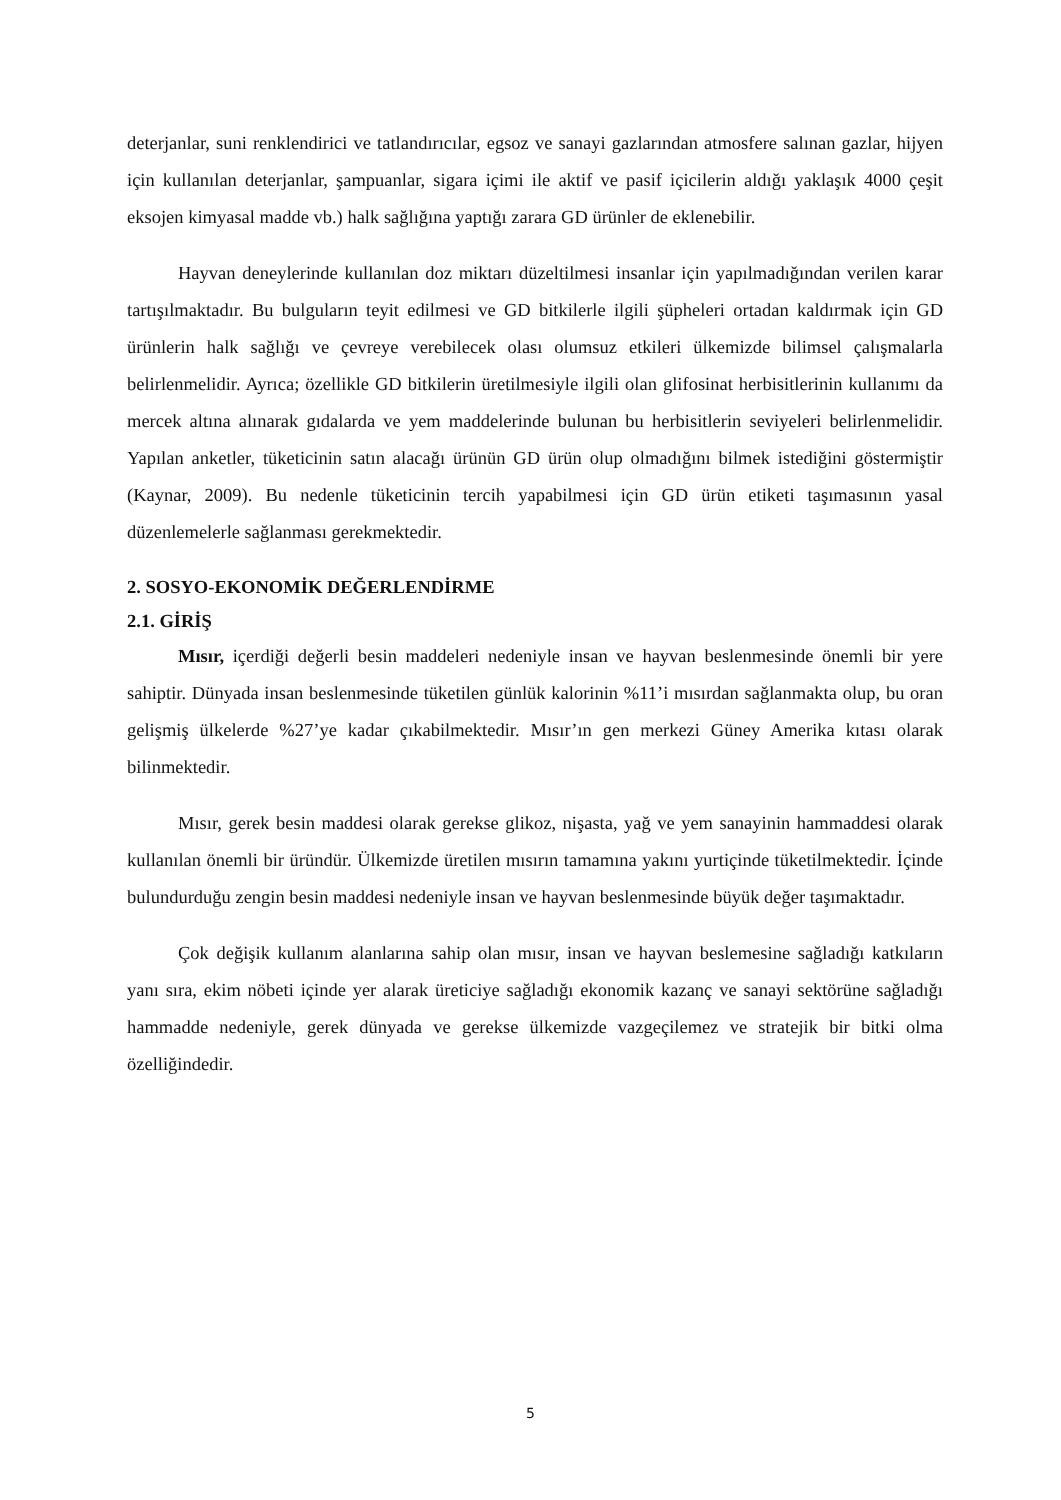deterjanlar, suni renklendirici ve tatlandırıcılar, egsoz ve sanayi gazlarından atmosfere salınan gazlar, hijyen için kullanılan deterjanlar, şampuanlar, sigara içimi ile aktif ve pasif içicilerin aldığı yaklaşık 4000 çeşit eksojen kimyasal madde vb.) halk sağlığına yaptığı zarara GD ürünler de eklenebilir.
Hayvan deneylerinde kullanılan doz miktarı düzeltilmesi insanlar için yapılmadığından verilen karar tartışılmaktadır. Bu bulguların teyit edilmesi ve GD bitkilerle ilgili şüpheleri ortadan kaldırmak için GD ürünlerin halk sağlığı ve çevreye verebilecek olası olumsuz etkileri ülkemizde bilimsel çalışmalarla belirlenmelidir. Ayrıca; özellikle GD bitkilerin üretilmesiyle ilgili olan glifosinat herbisitlerinin kullanımı da mercek altına alınarak gıdalarda ve yem maddelerinde bulunan bu herbisitlerin seviyeleri belirlenmelidir. Yapılan anketler, tüketicinin satın alacağı ürünün GD ürün olup olmadığını bilmek istediğini göstermiştir (Kaynar, 2009). Bu nedenle tüketicinin tercih yapabilmesi için GD ürün etiketi taşımasının yasal düzenlemelerle sağlanması gerekmektedir.
2. SOSYO-EKONOMİK DEĞERLENDİRME
2.1. GİRİŞ
Mısır, içerdiği değerli besin maddeleri nedeniyle insan ve hayvan beslenmesinde önemli bir yere sahiptir. Dünyada insan beslenmesinde tüketilen günlük kalorinin %11’i mısırdan sağlanmakta olup, bu oran gelişmiş ülkelerde %27’ye kadar çıkabilmektedir. Mısır’ın gen merkezi Güney Amerika kıtası olarak bilinmektedir.
Mısır, gerek besin maddesi olarak gerekse glikoz, nişasta, yağ ve yem sanayinin hammaddesi olarak kullanılan önemli bir üründür. Ülkemizde üretilen mısırın tamamına yakını yurtiçinde tüketilmektedir. İçinde bulundurduğu zengin besin maddesi nedeniyle insan ve hayvan beslenmesinde büyük değer taşımaktadır.
Çok değişik kullanım alanlarına sahip olan mısır, insan ve hayvan beslemesine sağladığı katkıların yanı sıra, ekim nöbeti içinde yer alarak üreticiye sağladığı ekonomik kazanç ve sanayi sektörüne sağladığı hammadde nedeniyle, gerek dünyada ve gerekse ülkemizde vazgeçilemez ve stratejik bir bitki olma özelliğindedir.
5